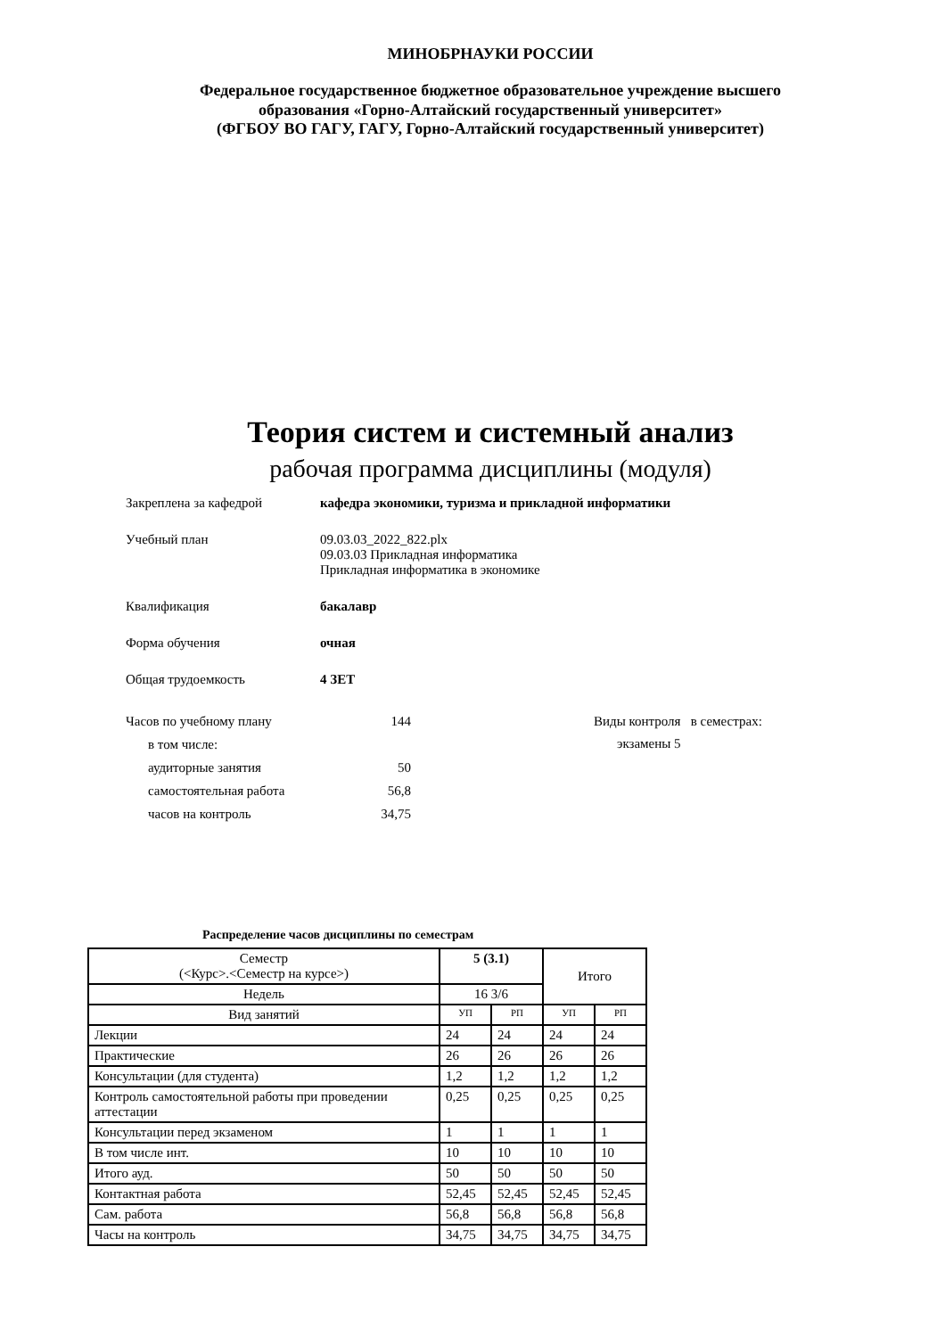МИНОБРНАУКИ РОССИИ
Федеральное государственное бюджетное образовательное учреждение высшего
образования «Горно-Алтайский государственный университет»
(ФГБОУ ВО ГАГУ, ГАГУ, Горно-Алтайский государственный университет)
Теория систем и системный анализ
рабочая программа дисциплины (модуля)
Закреплена за кафедрой кафедра экономики, туризма и прикладной информатики
Учебный план 09.03.03_2022_822.plx
09.03.03 Прикладная информатика
Прикладная информатика в экономике
Квалификация бакалавр
Форма обучения очная
Общая трудоемкость 4 ЗЕТ
Часов по учебному плану 144
в том числе:
аудиторные занятия 50
самостоятельная работа 56,8
часов на контроль 34,75
Виды контроля в семестрах:
экзамены 5
Распределение часов дисциплины по семестрам
| Семестр (<Курс>.<Семестр на курсе>) | 5 (3.1) | | Итого | |
| --- | --- | --- | --- | --- |
| Недель | 16 3/6 | | | |
| Вид занятий | УП | РП | УП | РП |
| Лекции | 24 | 24 | 24 | 24 |
| Практические | 26 | 26 | 26 | 26 |
| Консультации (для студента) | 1,2 | 1,2 | 1,2 | 1,2 |
| Контроль самостоятельной работы при проведении аттестации | 0,25 | 0,25 | 0,25 | 0,25 |
| Консультации перед экзаменом | 1 | 1 | 1 | 1 |
| В том числе инт. | 10 | 10 | 10 | 10 |
| Итого ауд. | 50 | 50 | 50 | 50 |
| Контактная работа | 52,45 | 52,45 | 52,45 | 52,45 |
| Сам. работа | 56,8 | 56,8 | 56,8 | 56,8 |
| Часы на контроль | 34,75 | 34,75 | 34,75 | 34,75 |